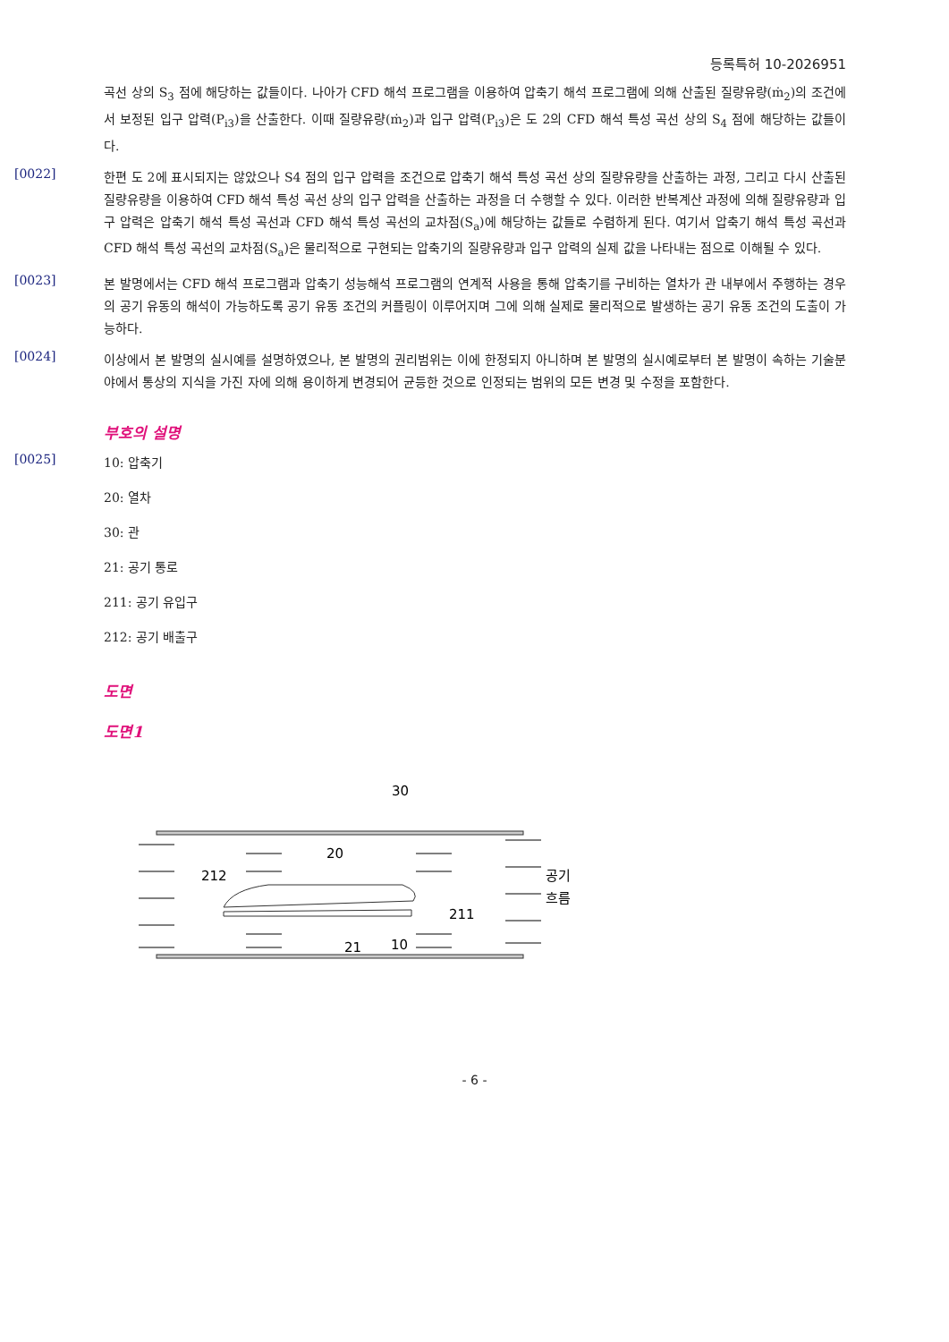등록특허 10-2026951
곡선 상의 S<sub>3</sub> 점에 해당하는 값들이다. 나아가 CFD 해석 프로그램을 이용하여 압축기 해석 프로그램에 의해 산출된 질량유량(ṁ<sub>2</sub>)의 조건에서 보정된 입구 압력(P<sub>i3</sub>)을 산출한다. 이때 질량유량(ṁ<sub>2</sub>)과 입구 압력(P<sub>i3</sub>)은 도 2의 CFD 해석 특성 곡선 상의 S<sub>4</sub> 점에 해당하는 값들이다.
[0022]
한편 도 2에 표시되지는 않았으나 S4 점의 입구 압력을 조건으로 압축기 해석 특성 곡선 상의 질량유량을 산출하는 과정, 그리고 다시 산출된 질량유량을 이용하여 CFD 해석 특성 곡선 상의 입구 압력을 산출하는 과정을 더 수행할 수 있다. 이러한 반복계산 과정에 의해 질량유량과 입구 압력은 압축기 해석 특성 곡선과 CFD 해석 특성 곡선의 교차점(S<sub>a</sub>)에 해당하는 값들로 수렴하게 된다. 여기서 압축기 해석 특성 곡선과 CFD 해석 특성 곡선의 교차점(S<sub>a</sub>)은 물리적으로 구현되는 압축기의 질량유량과 입구 압력의 실제 값을 나타내는 점으로 이해될 수 있다.
[0023]
본 발명에서는 CFD 해석 프로그램과 압축기 성능해석 프로그램의 연계적 사용을 통해 압축기를 구비하는 열차가 관 내부에서 주행하는 경우의 공기 유동의 해석이 가능하도록 공기 유동 조건의 커플링이 이루어지며 그에 의해 실제로 물리적으로 발생하는 공기 유동 조건의 도출이 가능하다.
[0024]
이상에서 본 발명의 실시예를 설명하였으나, 본 발명의 권리범위는 이에 한정되지 아니하며 본 발명의 실시예로부터 본 발명이 속하는 기술분야에서 통상의 지식을 가진 자에 의해 용이하게 변경되어 균등한 것으로 인정되는 범위의 모든 변경 및 수정을 포함한다.
부호의 설명
[0025]
10: 압축기
20: 열차
30: 관
21: 공기 통로
211: 공기 유입구
212: 공기 배출구
도면
도면1
30
20
212
211
21
10
공기
흐름
- 6 -